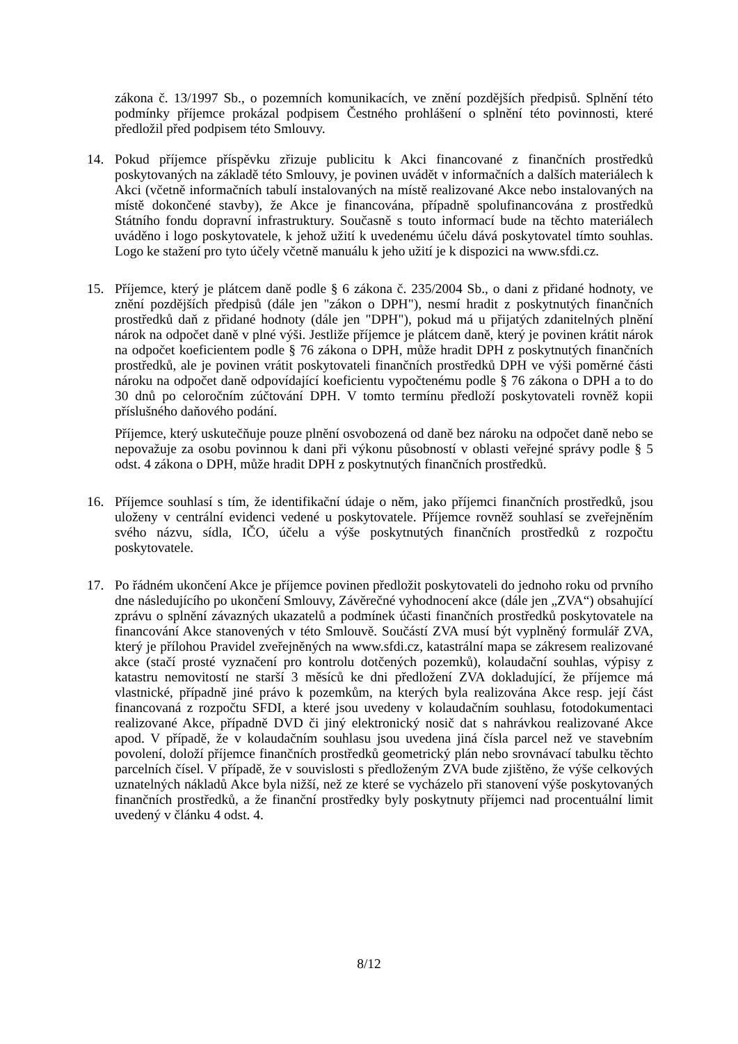zákona č. 13/1997 Sb., o pozemních komunikacích, ve znění pozdějších předpisů. Splnění této podmínky příjemce prokázal podpisem Čestného prohlášení o splnění této povinnosti, které předložil před podpisem této Smlouvy.
14. Pokud příjemce příspěvku zřizuje publicitu k Akci financované z finančních prostředků poskytovaných na základě této Smlouvy, je povinen uvádět v informačních a dalších materiálech k Akci (včetně informačních tabulí instalovaných na místě realizované Akce nebo instalovaných na místě dokončené stavby), že Akce je financována, případně spolufinancována z prostředků Státního fondu dopravní infrastruktury. Současně s touto informací bude na těchto materiálech uváděno i logo poskytovatele, k jehož užití k uvedenému účelu dává poskytovatel tímto souhlas. Logo ke stažení pro tyto účely včetně manuálu k jeho užití je k dispozici na www.sfdi.cz.
15. Příjemce, který je plátcem daně podle § 6 zákona č. 235/2004 Sb., o dani z přidané hodnoty, ve znění pozdějších předpisů (dále jen "zákon o DPH"), nesmí hradit z poskytnutých finančních prostředků daň z přidané hodnoty (dále jen "DPH"), pokud má u přijatých zdanitelných plnění nárok na odpočet daně v plné výši. Jestliže příjemce je plátcem daně, který je povinen krátit nárok na odpočet koeficientem podle § 76 zákona o DPH, může hradit DPH z poskytnutých finančních prostředků, ale je povinen vrátit poskytovateli finančních prostředků DPH ve výši poměrné části nároku na odpočet daně odpovídající koeficientu vypočtenému podle § 76 zákona o DPH a to do 30 dnů po celoročním zúčtování DPH. V tomto termínu předloží poskytovateli rovněž kopii příslušného daňového podání.
Příjemce, který uskutečňuje pouze plnění osvobozená od daně bez nároku na odpočet daně nebo se nepovažuje za osobu povinnou k dani při výkonu působností v oblasti veřejné správy podle § 5 odst. 4 zákona o DPH, může hradit DPH z poskytnutých finančních prostředků.
16. Příjemce souhlasí s tím, že identifikační údaje o něm, jako příjemci finančních prostředků, jsou uloženy v centrální evidenci vedené u poskytovatele. Příjemce rovněž souhlasí se zveřejněním svého názvu, sídla, IČO, účelu a výše poskytnutých finančních prostředků z rozpočtu poskytovatele.
17. Po řádném ukončení Akce je příjemce povinen předložit poskytovateli do jednoho roku od prvního dne následujícího po ukončení Smlouvy, Závěrečné vyhodnocení akce (dále jen „ZVA“) obsahující zprávu o splnění závazných ukazatelů a podmínek účasti finančních prostředků poskytovatele na financování Akce stanovených v této Smlouvě. Součástí ZVA musí být vyplněný formulář ZVA, který je přílohou Pravidel zveřejněných na www.sfdi.cz, katastrální mapa se zákresem realizované akce (stačí prosté vyznačení pro kontrolu dotčených pozemků), kolaudační souhlas, výpisy z katastru nemovitostí ne starší 3 měsíců ke dni předložení ZVA dokladující, že příjemce má vlastnické, případně jiné právo k pozemkům, na kterých byla realizována Akce resp. její část financovaná z rozpočtu SFDI, a které jsou uvedeny v kolaudačním souhlasu, fotodokumentaci realizované Akce, případně DVD či jiný elektronický nosič dat s nahrávkou realizované Akce apod. V případě, že v kolaudačním souhlasu jsou uvedena jiná čísla parcel než ve stavebním povolení, doloží příjemce finančních prostředků geometrický plán nebo srovnávací tabulku těchto parcelních čísel. V případě, že v souvislosti s předloženým ZVA bude zjištěno, že výše celkových uznatelných nákladů Akce byla nižší, než ze které se vycházelo při stanovení výše poskytovaných finančních prostředků, a že finanční prostředky byly poskytnuty příjemci nad procentuální limit uvedený v článku 4 odst. 4.
8/12